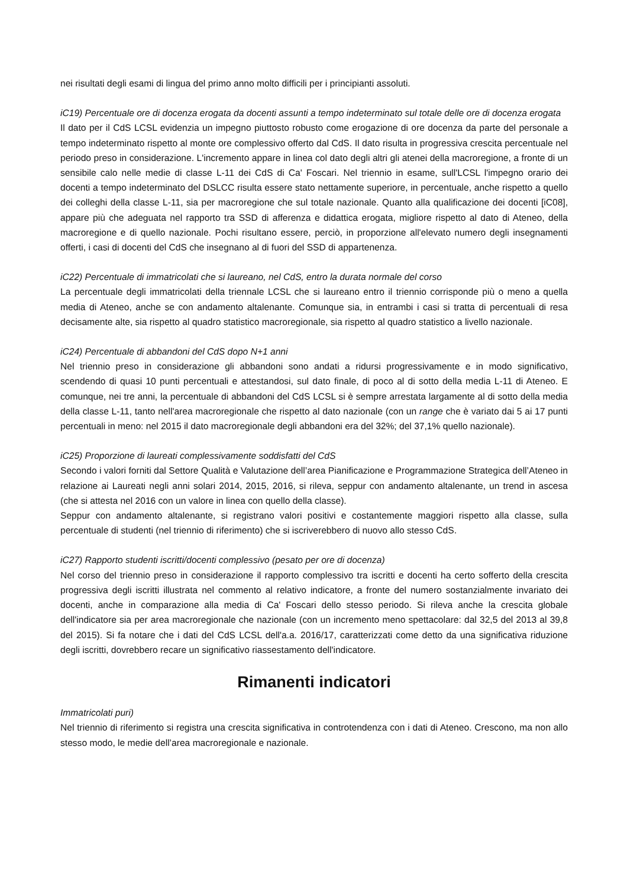nei risultati degli esami di lingua del primo anno molto difficili per i principianti assoluti.
iC19) Percentuale ore di docenza erogata da docenti assunti a tempo indeterminato sul totale delle ore di docenza erogata
Il dato per il CdS LCSL evidenzia un impegno piuttosto robusto come erogazione di ore docenza da parte del personale a tempo indeterminato rispetto al monte ore complessivo offerto dal CdS. Il dato risulta in progressiva crescita percentuale nel periodo preso in considerazione. L'incremento appare in linea col dato degli altri gli atenei della macroregione, a fronte di un sensibile calo nelle medie di classe L-11 dei CdS di Ca' Foscari. Nel triennio in esame, sull'LCSL l'impegno orario dei docenti a tempo indeterminato del DSLCC risulta essere stato nettamente superiore, in percentuale, anche rispetto a quello dei colleghi della classe L-11, sia per macroregione che sul totale nazionale. Quanto alla qualificazione dei docenti [iC08], appare più che adeguata nel rapporto tra SSD di afferenza e didattica erogata, migliore rispetto al dato di Ateneo, della macroregione e di quello nazionale. Pochi risultano essere, perciò, in proporzione all'elevato numero degli insegnamenti offerti, i casi di docenti del CdS che insegnano al di fuori del SSD di appartenenza.
iC22) Percentuale di immatricolati che si laureano, nel CdS, entro la durata normale del corso
La percentuale degli immatricolati della triennale LCSL che si laureano entro il triennio corrisponde più o meno a quella media di Ateneo, anche se con andamento altalenante. Comunque sia, in entrambi i casi si tratta di percentuali di resa decisamente alte, sia rispetto al quadro statistico macroregionale, sia rispetto al quadro statistico a livello nazionale.
iC24) Percentuale di abbandoni del CdS dopo N+1 anni
Nel triennio preso in considerazione gli abbandoni sono andati a ridursi progressivamente e in modo significativo, scendendo di quasi 10 punti percentuali e attestandosi, sul dato finale, di poco al di sotto della media L-11 di Ateneo. E comunque, nei tre anni, la percentuale di abbandoni del CdS LCSL si è sempre arrestata largamente al di sotto della media della classe L-11, tanto nell'area macroregionale che rispetto al dato nazionale (con un range che è variato dai 5 ai 17 punti percentuali in meno: nel 2015 il dato macroregionale degli abbandoni era del 32%; del 37,1% quello nazionale).
iC25) Proporzione di laureati complessivamente soddisfatti del CdS
Secondo i valori forniti dal Settore Qualità e Valutazione dell’area Pianificazione e Programmazione Strategica dell’Ateneo in relazione ai Laureati negli anni solari 2014, 2015, 2016, si rileva, seppur con andamento altalenante, un trend in ascesa (che si attesta nel 2016 con un valore in linea con quello della classe).
Seppur con andamento altalenante, si registrano valori positivi e costantemente maggiori rispetto alla classe, sulla percentuale di studenti (nel triennio di riferimento) che si iscriverebbero di nuovo allo stesso CdS.
iC27) Rapporto studenti iscritti/docenti complessivo (pesato per ore di docenza)
Nel corso del triennio preso in considerazione il rapporto complessivo tra iscritti e docenti ha certo sofferto della crescita progressiva degli iscritti illustrata nel commento al relativo indicatore, a fronte del numero sostanzialmente invariato dei docenti, anche in comparazione alla media di Ca' Foscari dello stesso periodo. Si rileva anche la crescita globale dell'indicatore sia per area macroregionale che nazionale (con un incremento meno spettacolare: dal 32,5 del 2013 al 39,8 del 2015). Si fa notare che i dati del CdS LCSL dell'a.a. 2016/17, caratterizzati come detto da una significativa riduzione degli iscritti, dovrebbero recare un significativo riassestamento dell'indicatore.
Rimanenti indicatori
Immatricolati puri)
Nel triennio di riferimento si registra una crescita significativa in controtendenza con i dati di Ateneo. Crescono, ma non allo stesso modo, le medie dell’area macroregionale e nazionale.